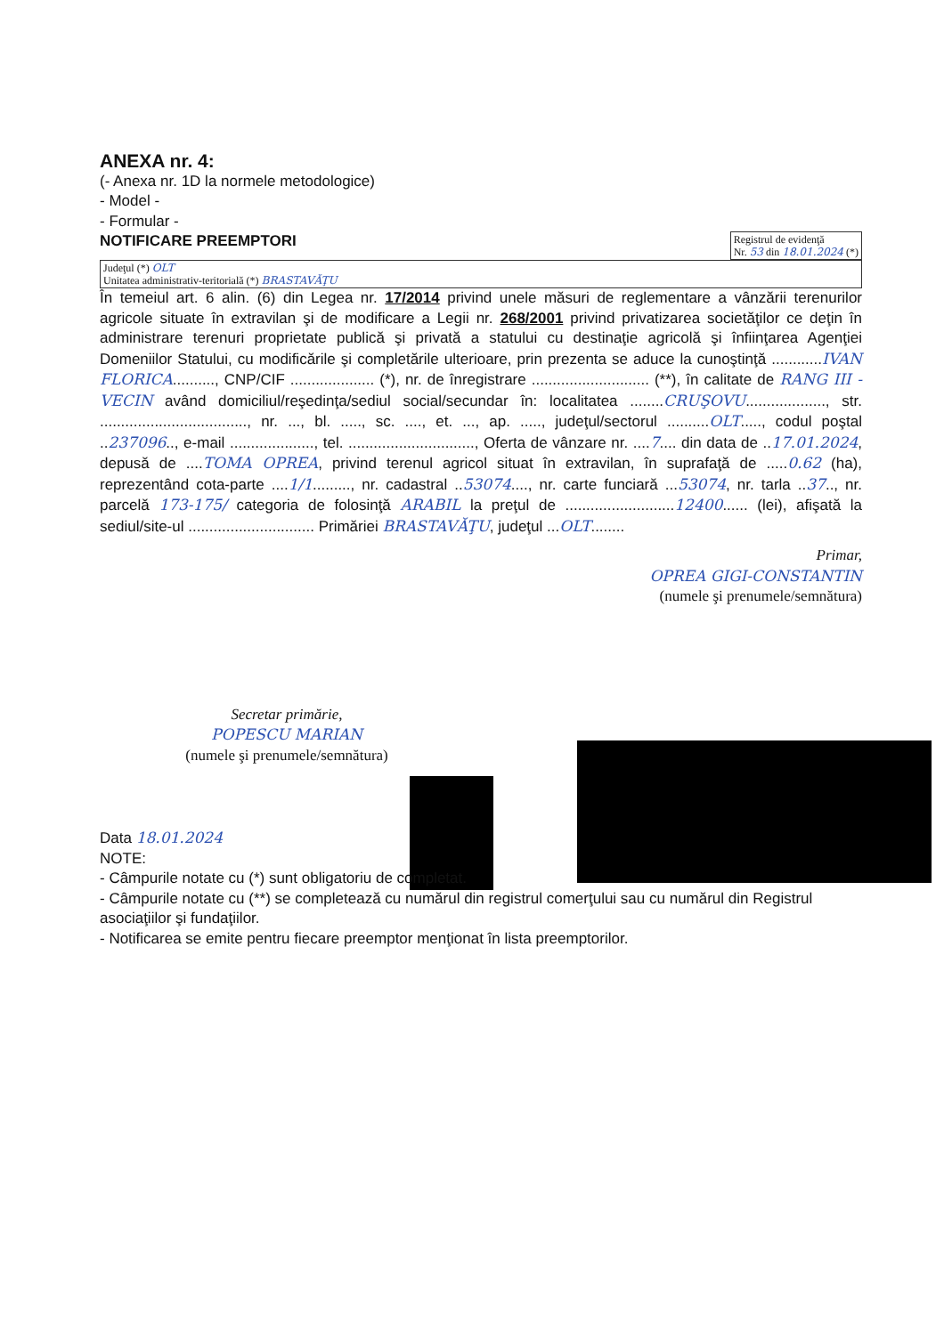ANEXA nr. 4:
(- Anexa nr. 1D la normele metodologice)
- Model -
- Formular -
NOTIFICARE PREEMPTORI
Registrul de evidenţă
Nr. 53 din 18.01.2024 (*)
Judeţul (*) OLT
Unitatea administrativ-teritorială (*) BRASTAVĂŢU
În temeiul art. 6 alin. (6) din Legea nr. 17/2014 privind unele măsuri de reglementare a vânzării terenurilor agricole situate în extravilan şi de modificare a Legii nr. 268/2001 privind privatizarea societăţilor ce deţin în administrare terenuri proprietate publică şi privată a statului cu destinaţie agricolă şi înfiinţarea Agenţiei Domeniilor Statului, cu modificările şi completările ulterioare, prin prezenta se aduce la cunoştinţă ............IVAN FLORICA.........., CNP/CIF .................... (*), nr. de înregistrare ............................ (**), în calitate de RANG III - VECIN având domiciliul/reşedinţa/sediul social/secundar în: localitatea ........CRUŞOVU..................., str. ..................................., nr. ..., bl. ....., sc. ...., et. ..., ap. ....., judeţul/sectorul ..........OLT....., codul poştal ..237096.., e-mail ...................., tel. .............................., Oferta de vânzare nr. ....7.... din data de ..17.01.2024, depusă de ....TOMA OPREA, privind terenul agricol situat în extravilan, în suprafaţă de .....0.62 (ha), reprezentând cota-parte ....1/1........., nr. cadastral ..53074...., nr. carte funciară ...53074, nr. tarla ..37.., nr. parcelă 173-175/ categoria de folosinţă ARABIL la preţul de ..........................12400...... (lei), afişată la sediul/site-ul .............................. Primăriei BRASTAVĂŢU, judeţul ...OLT........
Primar,
OPREA GIGI-CONSTANTIN
(numele şi prenumele/semnătura)
Secretar primărie,
POPESCU MARIAN
(numele şi prenumele/semnătura)
Data 18.01.2024
NOTE:
- Câmpurile notate cu (*) sunt obligatoriu de completat.
- Câmpurile notate cu (**) se completează cu numărul din registrul comerţului sau cu numărul din Registrul asociaţiilor şi fundaţiilor.
- Notificarea se emite pentru fiecare preemptor menţionat în lista preemptorilor.